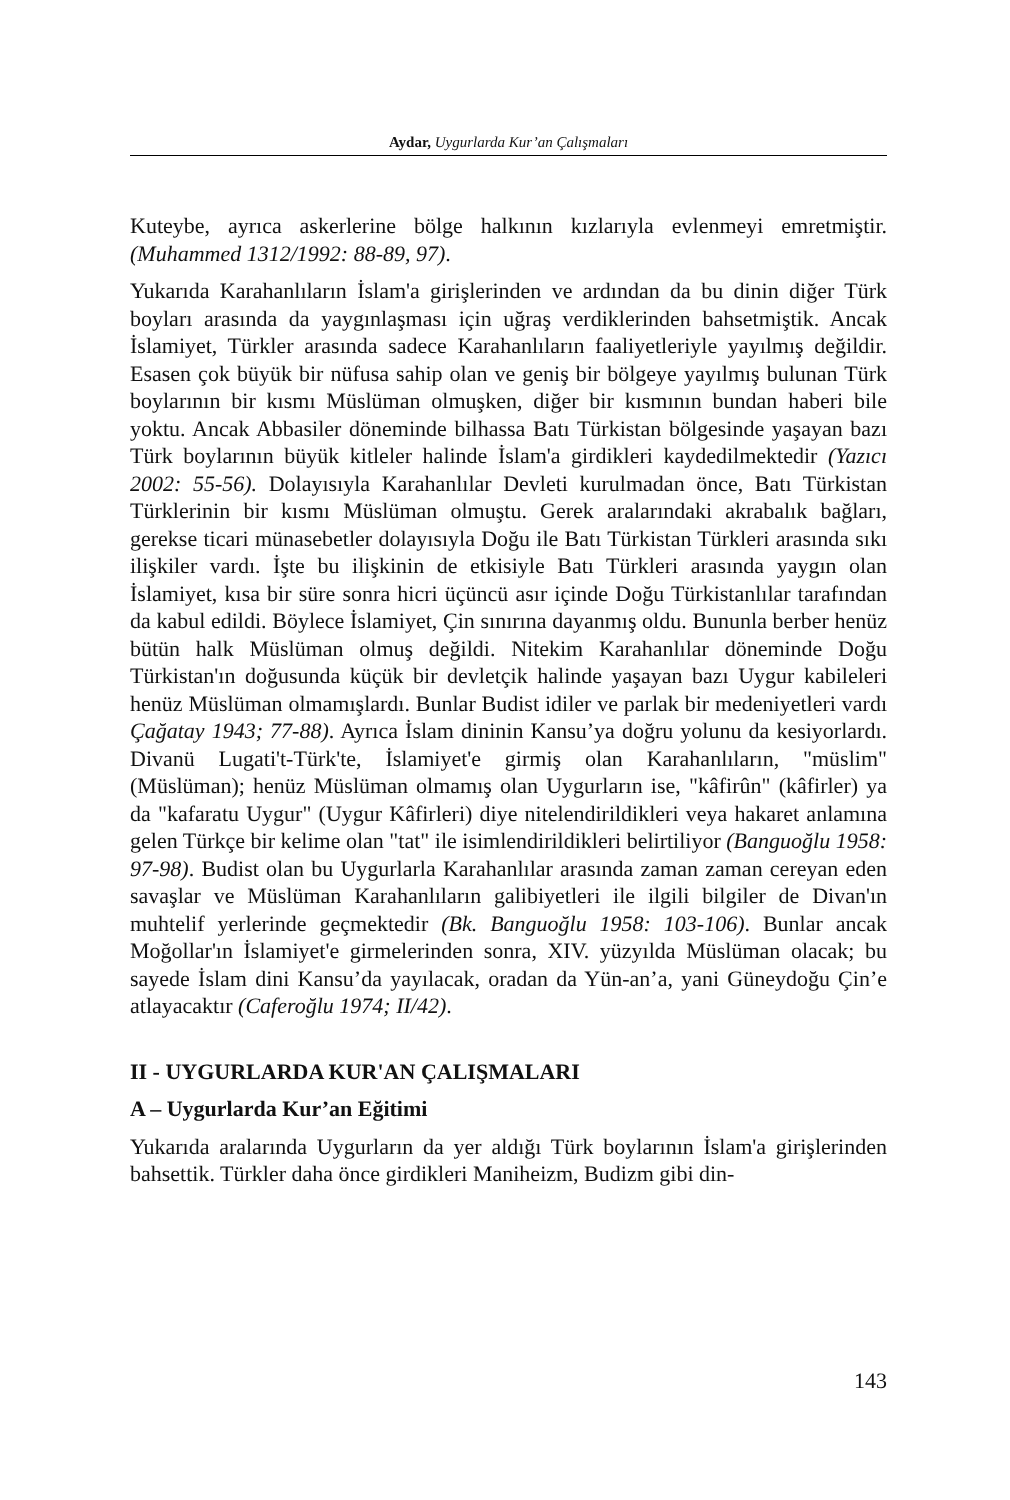Aydar, Uygurlarda Kur’an Çalışmaları
Kuteybe, ayrıca askerlerine bölge halkının kızlarıyla evlenmeyi emretmiştir. (Muhammed 1312/1992: 88-89, 97).
Yukarıda Karahanlıların İslam'a girişlerinden ve ardından da bu dinin diğer Türk boyları arasında da yaygınlaşması için uğraş verdiklerinden bahsetmiştik. Ancak İslamiyet, Türkler arasında sadece Karahanlıların faaliyetleriyle yayılmış değildir. Esasen çok büyük bir nüfusa sahip olan ve geniş bir bölgeye yayılmış bulunan Türk boylarının bir kısmı Müslüman olmuşken, diğer bir kısmının bundan haberi bile yoktu. Ancak Abbasiler döneminde bilhassa Batı Türkistan bölgesinde yaşayan bazı Türk boylarının büyük kitleler halinde İslam'a girdikleri kaydedilmektedir (Yazıcı 2002: 55-56). Dolayısıyla Karahanlılar Devleti kurulmadan önce, Batı Türkistan Türklerinin bir kısmı Müslüman olmuştu. Gerek aralarındaki akrabalık bağları, gerekse ticari münasebetler dolayısıyla Doğu ile Batı Türkistan Türkleri arasında sıkı ilişkiler vardı. İşte bu ilişkinin de etkisiyle Batı Türkleri arasında yaygın olan İslamiyet, kısa bir süre sonra hicri üçüncü asır içinde Doğu Türkistanlılar tarafından da kabul edildi. Böylece İslamiyet, Çin sınırına dayanmış oldu. Bununla berber henüz bütün halk Müslüman olmuş değildi. Nitekim Karahanlılar döneminde Doğu Türkistan'ın doğusunda küçük bir devletçik halinde yaşayan bazı Uygur kabileleri henüz Müslüman olmamışlardı. Bunlar Budist idiler ve parlak bir medeniyetleri vardı Çağatay 1943; 77-88). Ayrıca İslam dininin Kansu’ya doğru yolunu da kesiyorlardı. Divanü Lugati't-Türk'te, İslamiyet'e girmiş olan Karahanlıların, "müslim" (Müslüman); henüz Müslüman olmamış olan Uygurların ise, "kâfirûn" (kâfirler) ya da "kafaratu Uygur" (Uygur Kâfirleri) diye nitelendirildikleri veya hakaret anlamına gelen Türkçe bir kelime olan "tat" ile isimlendirildikleri belirtiliyor (Banguoğlu 1958: 97-98). Budist olan bu Uygurlarla Karahanlılar arasında zaman zaman cereyan eden savaşlar ve Müslüman Karahanlıların galibiyetleri ile ilgili bilgiler de Divan'ın muhtelif yerlerinde geçmektedir (Bk. Banguoğlu 1958: 103-106). Bunlar ancak Moğollar'ın İslamiyet'e girmelerinden sonra, XIV. yüzyılda Müslüman olacak; bu sayede İslam dini Kansu’da yayılacak, oradan da Yün-an’a, yani Güneydoğu Çin’e atlayacaktır (Caferoğlu 1974; II/42).
II - UYGURLARDA KUR'AN ÇALIŞMALARI
A – Uygurlarda Kur’an Eğitimi
Yukarıda aralarında Uygurların da yer aldığı Türk boylarının İslam'a girişlerinden bahsettik. Türkler daha önce girdikleri Maniheizm, Budizm gibi din-
143